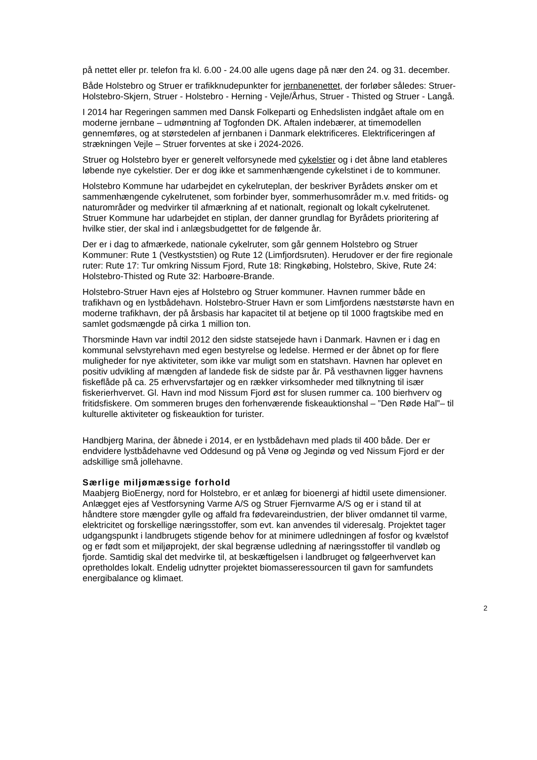på nettet eller pr. telefon fra kl. 6.00 - 24.00 alle ugens dage på nær den 24. og 31. december.
Både Holstebro og Struer er trafikknudepunkter for jernbanenettet, der forløber således: Struer-Holstebro-Skjern, Struer - Holstebro - Herning - Vejle/Århus, Struer - Thisted og Struer - Langå.
I 2014 har Regeringen sammen med Dansk Folkeparti og Enhedslisten indgået aftale om en moderne jernbane – udmøntning af Togfonden DK. Aftalen indebærer, at timemodellen gennemføres, og at størstedelen af jernbanen i Danmark elektrificeres. Elektrificeringen af strækningen Vejle – Struer forventes at ske i 2024-2026.
Struer og Holstebro byer er generelt velforsynede med cykelstier og i det åbne land etableres løbende nye cykelstier. Der er dog ikke et sammenhængende cykelstinet i de to kommuner.
Holstebro Kommune har udarbejdet en cykelruteplan, der beskriver Byrådets ønsker om et sammenhængende cykelrutenet, som forbinder byer, sommerhusområder m.v. med fritids- og naturområder og medvirker til afmærkning af et nationalt, regionalt og lokalt cykelrutenet. Struer Kommune har udarbejdet en stiplan, der danner grundlag for Byrådets prioritering af hvilke stier, der skal ind i anlægsbudgettet for de følgende år.
Der er i dag to afmærkede, nationale cykelruter, som går gennem Holstebro og Struer Kommuner: Rute 1 (Vestkyststien) og Rute 12 (Limfjordsruten). Herudover er der fire regionale ruter: Rute 17: Tur omkring Nissum Fjord, Rute 18: Ringkøbing, Holstebro, Skive, Rute 24: Holstebro-Thisted og Rute 32: Harboøre-Brande.
Holstebro-Struer Havn ejes af Holstebro og Struer kommuner. Havnen rummer både en trafikhavn og en lystbådehavn. Holstebro-Struer Havn er som Limfjordens næststørste havn en moderne trafikhavn, der på årsbasis har kapacitet til at betjene op til 1000 fragtskibe med en samlet godsmængde på cirka 1 million ton.
Thorsminde Havn var indtil 2012 den sidste statsejede havn i Danmark. Havnen er i dag en kommunal selvstyrehavn med egen bestyrelse og ledelse. Hermed er der åbnet op for flere muligheder for nye aktiviteter, som ikke var muligt som en statshavn. Havnen har oplevet en positiv udvikling af mængden af landede fisk de sidste par år. På vesthavnen ligger havnens fiskeflåde på ca. 25 erhvervsfartøjer og en rækker virksomheder med tilknytning til især fiskerierhvervet. Gl. Havn ind mod Nissum Fjord øst for slusen rummer ca. 100 bierhverv og fritidsfiskere. Om sommeren bruges den forhenværende fiskeauktionshal – ”Den Røde Hal”– til kulturelle aktiviteter og fiskeauktion for turister.
Handbjerg Marina, der åbnede i 2014, er en lystbådehavn med plads til 400 både. Der er endvidere lystbådehavne ved Oddesund og på Venø og Jegindø og ved Nissum Fjord er der adskillige små jollehavne.
Særlige miljømæssige forhold
Maabjerg BioEnergy, nord for Holstebro, er et anlæg for bioenergi af hidtil usete dimensioner. Anlægget ejes af Vestforsyning Varme A/S og Struer Fjernvarme A/S og er i stand til at håndtere store mængder gylle og affald fra fødevareindustrien, der bliver omdannet til varme, elektricitet og forskellige næringsstoffer, som evt. kan anvendes til videresalg. Projektet tager udgangspunkt i landbrugets stigende behov for at minimere udledningen af fosfor og kvælstof og er født som et miljøprojekt, der skal begrænse udledning af næringsstoffer til vandløb og fjorde. Samtidig skal det medvirke til, at beskæftigelsen i landbruget og følgeerhvervet kan opretholdes lokalt. Endelig udnytter projektet biomasseressourcen til gavn for samfundets energibalance og klimaet.
2